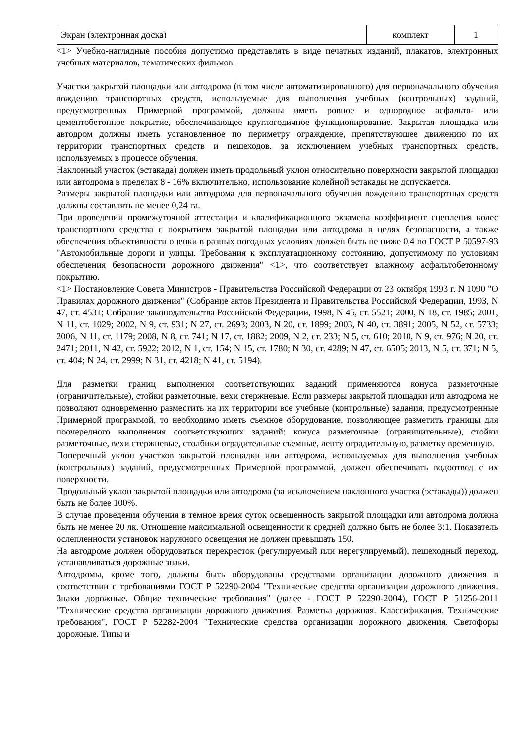| Экран (электронная доска) | комплект | 1 |
<1> Учебно-наглядные пособия допустимо представлять в виде печатных изданий, плакатов, электронных учебных материалов, тематических фильмов.
Участки закрытой площадки или автодрома (в том числе автоматизированного) для первоначального обучения вождению транспортных средств, используемые для выполнения учебных (контрольных) заданий, предусмотренных Примерной программой, должны иметь ровное и однородное асфальто- или цементобетонное покрытие, обеспечивающее круглогодичное функционирование. Закрытая площадка или автодром должны иметь установленное по периметру ограждение, препятствующее движению по их территории транспортных средств и пешеходов, за исключением учебных транспортных средств, используемых в процессе обучения.
Наклонный участок (эстакада) должен иметь продольный уклон относительно поверхности закрытой площадки или автодрома в пределах 8 - 16% включительно, использование колейной эстакады не допускается.
Размеры закрытой площадки или автодрома для первоначального обучения вождению транспортных средств должны составлять не менее 0,24 га.
При проведении промежуточной аттестации и квалификационного экзамена коэффициент сцепления колес транспортного средства с покрытием закрытой площадки или автодрома в целях безопасности, а также обеспечения объективности оценки в разных погодных условиях должен быть не ниже 0,4 по ГОСТ Р 50597-93 "Автомобильные дороги и улицы. Требования к эксплуатационному состоянию, допустимому по условиям обеспечения безопасности дорожного движения" <1>, что соответствует влажному асфальтобетонному покрытию.
<1> Постановление Совета Министров - Правительства Российской Федерации от 23 октября 1993 г. N 1090 "О Правилах дорожного движения" (Собрание актов Президента и Правительства Российской Федерации, 1993, N 47, ст. 4531; Собрание законодательства Российской Федерации, 1998, N 45, ст. 5521; 2000, N 18, ст. 1985; 2001, N 11, ст. 1029; 2002, N 9, ст. 931; N 27, ст. 2693; 2003, N 20, ст. 1899; 2003, N 40, ст. 3891; 2005, N 52, ст. 5733; 2006, N 11, ст. 1179; 2008, N 8, ст. 741; N 17, ст. 1882; 2009, N 2, ст. 233; N 5, ст. 610; 2010, N 9, ст. 976; N 20, ст. 2471; 2011, N 42, ст. 5922; 2012, N 1, ст. 154; N 15, ст. 1780; N 30, ст. 4289; N 47, ст. 6505; 2013, N 5, ст. 371; N 5, ст. 404; N 24, ст. 2999; N 31, ст. 4218; N 41, ст. 5194).
Для разметки границ выполнения соответствующих заданий применяются конуса разметочные (ограничительные), стойки разметочные, вехи стержневые. Если размеры закрытой площадки или автодрома не позволяют одновременно разместить на их территории все учебные (контрольные) задания, предусмотренные Примерной программой, то необходимо иметь съемное оборудование, позволяющее разметить границы для поочередного выполнения соответствующих заданий: конуса разметочные (ограничительные), стойки разметочные, вехи стержневые, столбики оградительные съемные, ленту оградительную, разметку временную.
Поперечный уклон участков закрытой площадки или автодрома, используемых для выполнения учебных (контрольных) заданий, предусмотренных Примерной программой, должен обеспечивать водоотвод с их поверхности.
Продольный уклон закрытой площадки или автодрома (за исключением наклонного участка (эстакады)) должен быть не более 100%.
В случае проведения обучения в темное время суток освещенность закрытой площадки или автодрома должна быть не менее 20 лк. Отношение максимальной освещенности к средней должно быть не более 3:1. Показатель ослепленности установок наружного освещения не должен превышать 150.
На автодроме должен оборудоваться перекресток (регулируемый или нерегулируемый), пешеходный переход, устанавливаться дорожные знаки.
Автодромы, кроме того, должны быть оборудованы средствами организации дорожного движения в соответствии с требованиями ГОСТ Р 52290-2004 "Технические средства организации дорожного движения. Знаки дорожные. Общие технические требования" (далее - ГОСТ Р 52290-2004), ГОСТ Р 51256-2011 "Технические средства организации дорожного движения. Разметка дорожная. Классификация. Технические требования", ГОСТ Р 52282-2004 "Технические средства организации дорожного движения. Светофоры дорожные. Типы и